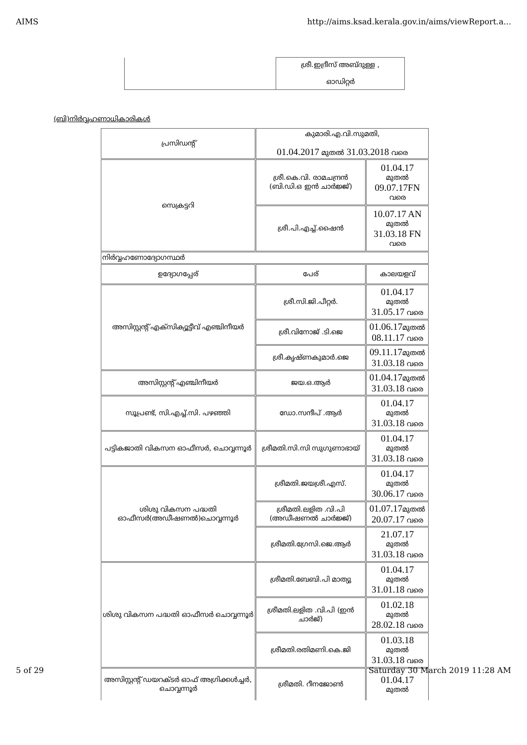AIMS http://aims.ksad.kerala.gov.in/aims/viewReport.a...
| | ശ്രീ.ഇദ്രീസ് അബ്ദുള്ള , ഓഡിറ്റർ |
(ബി)നിർവ്വഹണാധികാരികൾ
| പ്രസിഡന്റ് | കുമാരി.എ.വി.സുമതി, 01.04.2017 മുതൽ 31.03.2018 വരെ | |
| സെക്രട്ടറി | ശ്രീ.കെ.വി. രാമചന്ദ്രൻ (ബി.ഡി.ഒ ഇൻ ചാർജ്ജ്) | 01.04.17 മുതൽ 09.07.17FN വരെ |
| | ശ്രീ.പി.എച്ച്.ഷൈൻ | 10.07.17 AN മുതൽ 31.03.18 FN വരെ |
| നിർവ്വഹണോദ്യോഗസ്ഥർ | | |
| ഉദ്യോഗപ്പേര് | പേര് | കാലയളവ് |
| അസിസ്റ്റന്റ് എക്സിക്യൂട്ടീവ് എഞ്ചിനീയർ | ശ്രീ.സി.ജി.പീറ്റർ. | 01.04.17 മുതൽ 31.05.17 വരെ |
| | ശ്രീ.വിനോജ് .ടി.ജെ | 01.06.17 മുതൽ 08.11.17 വരെ |
| | ശ്രീ.കൃഷ്ണകുമാർ.ജെ | 09.11.17 മുതൽ 31.03.18 വരെ |
| അസിസ്റ്റന്റ് എഞ്ചിനീയർ | ജയ.ഒ.ആർ | 01.04.17 മുതൽ 31.03.18 വരെ |
| സൂപ്രണ്ട്, സി.എച്ച്.സി. പഴഞ്ഞി | ഡോ.സന്ദീപ് .ആർ | 01.04.17 മുതൽ 31.03.18 വരെ |
| പട്ടികജാതി വികസന ഓഫീസർ, ചൊവ്വന്നൂർ | ശ്രീമതി.സി.സി സുഗുണാഭായ് | 01.04.17 മുതൽ 31.03.18 വരെ |
| ശിശു വികസന പദ്ധതി ഓഫീസർ(അഡീഷണൽ)ചൊവ്വന്നൂർ | ശ്രീമതി.ജയശ്രീ.എസ്. | 01.04.17 മുതൽ 30.06.17 വരെ |
| | ശ്രീമതി.ലളിത .വി.പി (അഡീഷണൽ ചാർജ്ജ്) | 01.07.17 മുതൽ 20.07.17 വരെ |
| | ശ്രീമതി.ഗ്രേസി.ജെ.ആർ | 21.07.17 മുതൽ 31.03.18 വരെ |
| ശിശു വികസന പദ്ധതി ഓഫീസർ ചൊവ്വന്നൂർ | ശ്രീമതി.ബേബി.പി മാത്യു | 01.04.17 മുതൽ 31.01.18 വരെ |
| | ശ്രീമതി.ലളിത .വി.പി (ഇൻ ചാർജ്) | 01.02.18 മുതൽ 28.02.18 വരെ |
| | ശ്രീമതി.രതിമണി.കെ.ജി | 01.03.18 മുതൽ 31.03.18 വരെ |
| അസിസ്റ്റന്റ് ഡയറക്ടർ ഓഫ് അഗ്രിക്കൾച്ചർ, ചൊവ്വന്നൂർ | ശ്രീമതി. റീനജോൺ | 01.04.17 മുതൽ |
5 of 29 Saturday 30 March 2019 11:28 AM